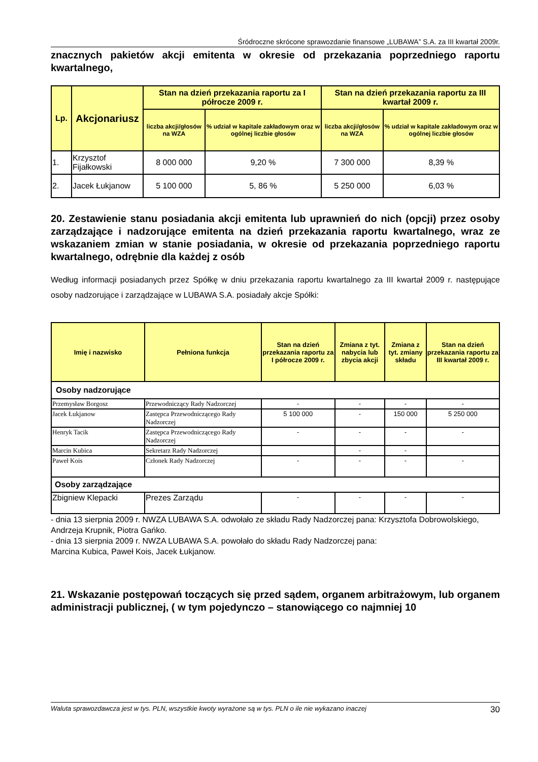Śródroczne skrócone sprawozdanie finansowe „LUBAWA” S.A. za III kwartał 2009r.
znacznych pakietów akcji emitenta w okresie od przekazania poprzedniego raportu kwartalnego,
| Lp. | Akcjonariusz | Stan na dzień przekazania raportu za I półrocze 2009 r. | | Stan na dzień przekazania raportu za III kwartał 2009 r. | |
| | | liczba akcji/głosów na WZA | % udział w kapitale zakładowym oraz w ogólnej liczbie głosów | liczba akcji/głosów na WZA | % udział w kapitale zakładowym oraz w ogólnej liczbie głosów |
| 1. | Krzysztof Fijałkowski | 8 000 000 | 9,20 % | 7 300 000 | 8,39 % |
| 2. | Jacek Łukjanow | 5 100 000 | 5, 86 % | 5 250 000 | 6,03 % |
20. Zestawienie stanu posiadania akcji emitenta lub uprawnień do nich (opcji) przez osoby zarządzające i nadzorujące emitenta na dzień przekazania raportu kwartalnego, wraz ze wskazaniem zmian w stanie posiadania, w okresie od przekazania poprzedniego raportu kwartalnego, odrębnie dla każdej z osób
Według informacji posiadanych przez Spółkę w dniu przekazania raportu kwartalnego za III kwartał 2009 r. następujące osoby nadzorujące i zarządzające w LUBAWA S.A. posiadały akcje Spółki:
| Imię i nazwisko | Pełniona funkcja | Stan na dzień przekazania raportu za I półrocze 2009 r. | Zmiana z tyt. nabycia lub zbycia akcji | Zmiana z tyt. zmiany składu | Stan na dzień przekazania raportu za III kwartał 2009 r. |
| Osoby nadzorujące | | | | | |
| Przemysław Borgosz | Przewodniczący Rady Nadzorczej | - | - | - | - |
| Jacek Łukjanow | Zastępca Przewodniczącego Rady Nadzorczej | 5 100 000 | - | 150 000 | 5 250 000 |
| Henryk Tacik | Zastępca Przewodniczącego Rady Nadzorczej | - | - | - | - |
| Marcin Kubica | Sekretarz Rady Nadzorczej | | - | - | |
| Paweł Kois | Członek Rady Nadzorczej | - | - | - | - |
| Osoby zarządzające | | | | | |
| Zbigniew Klepacki | Prezes Zarządu | - | - | - | - |
- dnia 13 sierpnia 2009 r. NWZA LUBAWA S.A. odwołało ze składu Rady Nadzorczej pana: Krzysztofa Dobrowolskiego, Andrzeja Krupnik, Piotra Gańko.
- dnia 13 sierpnia 2009 r. NWZA LUBAWA S.A. powołało do składu Rady Nadzorczej pana:
Marcina Kubica, Paweł Kois, Jacek Łukjanow.
21. Wskazanie postępowań toczących się przed sądem, organem arbitrażowym, lub organem administracji publicznej, ( w tym pojedynczo – stanowiącego co najmniej 10
Waluta sprawozdawcza jest w tys. PLN, wszystkie kwoty wyrażone są w tys. PLN o ile nie wykazano inaczej 30